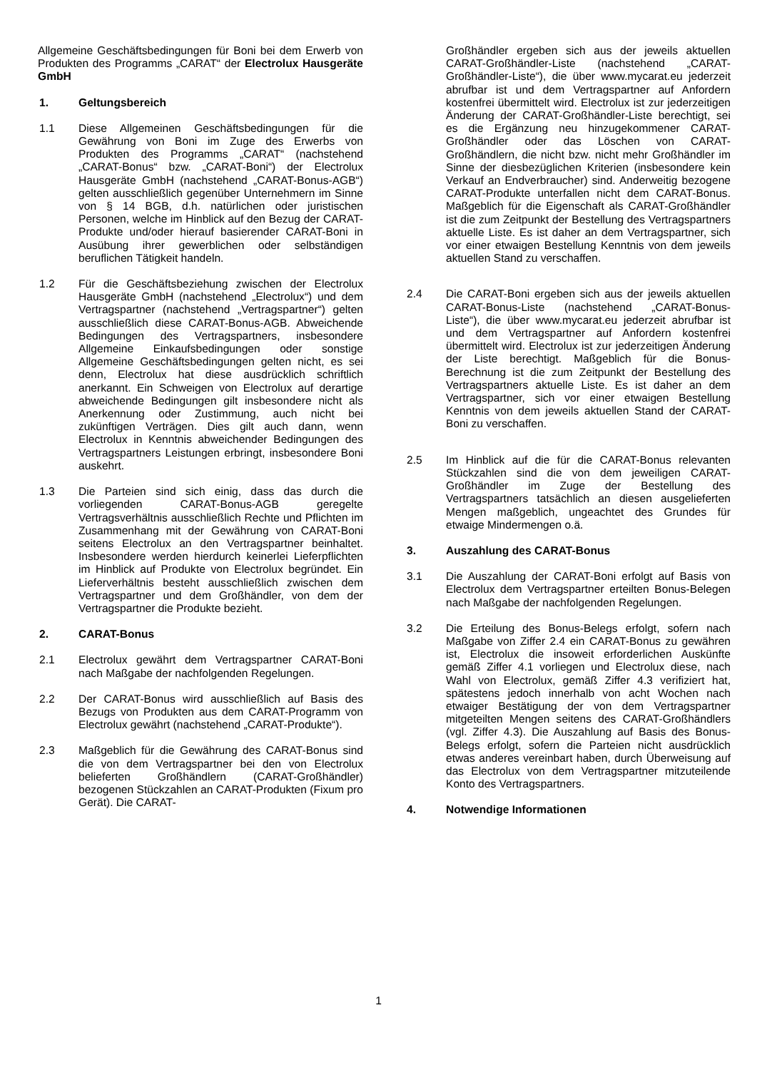Allgemeine Geschäftsbedingungen für Boni bei dem Erwerb von Produkten des Programms „CARAT“ der Electrolux Hausgeräte GmbH
1. Geltungsbereich
1.1 Diese Allgemeinen Geschäftsbedingungen für die Gewährung von Boni im Zuge des Erwerbs von Produkten des Programms „CARAT“ (nachstehend „CARAT-Bonus“ bzw. „CARAT-Boni“) der Electrolux Hausgeräte GmbH (nachstehend „CARAT-Bonus-AGB“) gelten ausschließlich gegenüber Unternehmern im Sinne von § 14 BGB, d.h. natürlichen oder juristischen Personen, welche im Hinblick auf den Bezug der CARAT-Produkte und/oder hierauf basierender CARAT-Boni in Ausübung ihrer gewerblichen oder selbständigen beruflichen Tätigkeit handeln.
1.2 Für die Geschäftsbeziehung zwischen der Electrolux Hausgeräte GmbH (nachstehend „Electrolux“) und dem Vertragspartner (nachstehend „Vertragspartner“) gelten ausschließlich diese CARAT-Bonus-AGB. Abweichende Bedingungen des Vertragspartners, insbesondere Allgemeine Einkaufsbedingungen oder sonstige Allgemeine Geschäftsbedingungen gelten nicht, es sei denn, Electrolux hat diese ausdrücklich schriftlich anerkannt. Ein Schweigen von Electrolux auf derartige abweichende Bedingungen gilt insbesondere nicht als Anerkennung oder Zustimmung, auch nicht bei zukünftigen Verträgen. Dies gilt auch dann, wenn Electrolux in Kenntnis abweichender Bedingungen des Vertragspartners Leistungen erbringt, insbesondere Boni auskehrt.
1.3 Die Parteien sind sich einig, dass das durch die vorliegenden CARAT-Bonus-AGB geregelte Vertragsverhältnis ausschließlich Rechte und Pflichten im Zusammenhang mit der Gewährung von CARAT-Boni seitens Electrolux an den Vertragspartner beinhaltet. Insbesondere werden hierdurch keinerlei Lieferpflichten im Hinblick auf Produkte von Electrolux begründet. Ein Lieferverhältnis besteht ausschließlich zwischen dem Vertragspartner und dem Großhändler, von dem der Vertragspartner die Produkte bezieht.
2. CARAT-Bonus
2.1 Electrolux gewährt dem Vertragspartner CARAT-Boni nach Maßgabe der nachfolgenden Regelungen.
2.2 Der CARAT-Bonus wird ausschließlich auf Basis des Bezugs von Produkten aus dem CARAT-Programm von Electrolux gewährt (nachstehend „CARAT-Produkte“).
2.3 Maßgeblich für die Gewährung des CARAT-Bonus sind die von dem Vertragspartner bei den von Electrolux belieferten Großhändlern (CARAT-Großhändler) bezogenen Stückzahlen an CARAT-Produkten (Fixum pro Gerät). Die CARAT-
Großhändler ergeben sich aus der jeweils aktuellen CARAT-Großhändler-Liste (nachstehend „CARAT-Großhändler-Liste“), die über www.mycarat.eu jederzeit abrufbar ist und dem Vertragspartner auf Anfordern kostenfrei übermittelt wird. Electrolux ist zur jederzeitigen Änderung der CARAT-Großhändler-Liste berechtigt, sei es die Ergänzung neu hinzugekommener CARAT-Großhändler oder das Löschen von CARAT-Großhändlern, die nicht bzw. nicht mehr Großhändler im Sinne der diesbezüglichen Kriterien (insbesondere kein Verkauf an Endverbraucher) sind. Anderweitig bezogene CARAT-Produkte unterfallen nicht dem CARAT-Bonus. Maßgeblich für die Eigenschaft als CARAT-Großhändler ist die zum Zeitpunkt der Bestellung des Vertragspartners aktuelle Liste. Es ist daher an dem Vertragspartner, sich vor einer etwaigen Bestellung Kenntnis von dem jeweils aktuellen Stand zu verschaffen.
2.4 Die CARAT-Boni ergeben sich aus der jeweils aktuellen CARAT-Bonus-Liste (nachstehend „CARAT-Bonus-Liste“), die über www.mycarat.eu jederzeit abrufbar ist und dem Vertragspartner auf Anfordern kostenfrei übermittelt wird. Electrolux ist zur jederzeitigen Änderung der Liste berechtigt. Maßgeblich für die Bonus-Berechnung ist die zum Zeitpunkt der Bestellung des Vertragspartners aktuelle Liste. Es ist daher an dem Vertragspartner, sich vor einer etwaigen Bestellung Kenntnis von dem jeweils aktuellen Stand der CARAT-Boni zu verschaffen.
2.5 Im Hinblick auf die für die CARAT-Bonus relevanten Stückzahlen sind die von dem jeweiligen CARAT-Großhändler im Zuge der Bestellung des Vertragspartners tatsächlich an diesen ausgelieferten Mengen maßgeblich, ungeachtet des Grundes für etwaige Mindermengen o.ä.
3. Auszahlung des CARAT-Bonus
3.1 Die Auszahlung der CARAT-Boni erfolgt auf Basis von Electrolux dem Vertragspartner erteilten Bonus-Belegen nach Maßgabe der nachfolgenden Regelungen.
3.2 Die Erteilung des Bonus-Belegs erfolgt, sofern nach Maßgabe von Ziffer 2.4 ein CARAT-Bonus zu gewähren ist, Electrolux die insoweit erforderlichen Auskünfte gemäß Ziffer 4.1 vorliegen und Electrolux diese, nach Wahl von Electrolux, gemäß Ziffer 4.3 verifiziert hat, spätestens jedoch innerhalb von acht Wochen nach etwaiger Bestätigung der von dem Vertragspartner mitgeteilten Mengen seitens des CARAT-Großhändlers (vgl. Ziffer 4.3). Die Auszahlung auf Basis des Bonus-Belegs erfolgt, sofern die Parteien nicht ausdrücklich etwas anderes vereinbart haben, durch Überweisung auf das Electrolux von dem Vertragspartner mitzuteilende Konto des Vertragspartners.
4. Notwendige Informationen
1